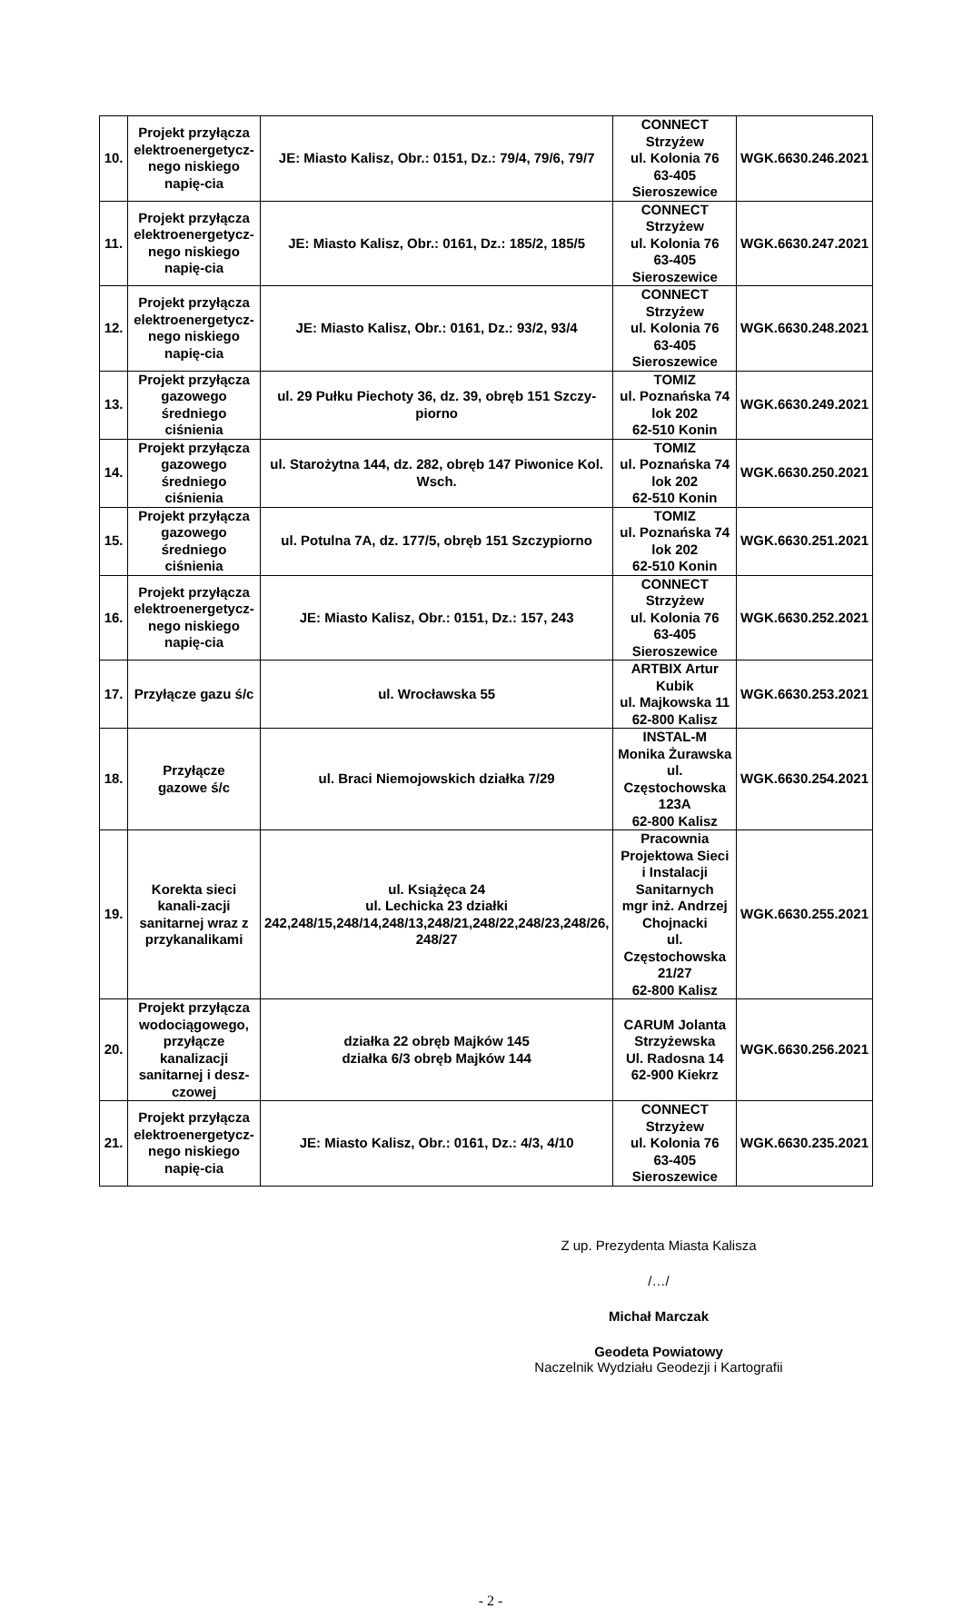| 10. | Projekt przyłącza elektroenergetycz-nego niskiego napię-cia | JE: Miasto Kalisz, Obr.: 0151, Dz.: 79/4, 79/6, 79/7 | CONNECT Strzyżew ul. Kolonia 76 63-405 Sieroszewice | WGK.6630.246.2021 |
| 11. | Projekt przyłącza elektroenergetycz-nego niskiego napię-cia | JE: Miasto Kalisz, Obr.: 0161, Dz.: 185/2, 185/5 | CONNECT Strzyżew ul. Kolonia 76 63-405 Sieroszewice | WGK.6630.247.2021 |
| 12. | Projekt przyłącza elektroenergetycz-nego niskiego napię-cia | JE: Miasto Kalisz, Obr.: 0161, Dz.: 93/2, 93/4 | CONNECT Strzyżew ul. Kolonia 76 63-405 Sieroszewice | WGK.6630.248.2021 |
| 13. | Projekt przyłącza gazowego średniego ciśnienia | ul. 29 Pułku Piechoty 36, dz. 39, obręb 151 Szczy-piorno | TOMIZ ul. Poznańska 74 lok 202 62-510 Konin | WGK.6630.249.2021 |
| 14. | Projekt przyłącza gazowego średniego ciśnienia | ul. Starożytna 144, dz. 282, obręb 147 Piwonice Kol. Wsch. | TOMIZ ul. Poznańska 74 lok 202 62-510 Konin | WGK.6630.250.2021 |
| 15. | Projekt przyłącza gazowego średniego ciśnienia | ul. Potulna 7A, dz. 177/5, obręb 151 Szczypiorno | TOMIZ ul. Poznańska 74 lok 202 62-510 Konin | WGK.6630.251.2021 |
| 16. | Projekt przyłącza elektroenergetycz-nego niskiego napię-cia | JE: Miasto Kalisz, Obr.: 0151, Dz.: 157, 243 | CONNECT Strzyżew ul. Kolonia 76 63-405 Sieroszewice | WGK.6630.252.2021 |
| 17. | Przyłącze gazu ś/c | ul. Wrocławska 55 | ARTBIX Artur Kubik ul. Majkowska 11 62-800 Kalisz | WGK.6630.253.2021 |
| 18. | Przyłącze gazowe ś/c | ul. Braci Niemojowskich działka 7/29 | INSTAL-M Monika Żurawska ul. Częstochowska 123A 62-800 Kalisz | WGK.6630.254.2021 |
| 19. | Korekta sieci kanali-zacji sanitarnej wraz z przykanalikami | ul. Książęca 24 ul. Lechicka 23 działki 242,248/15,248/14,248/13,248/21,248/22,248/23,248/26, 248/27 | Pracownia Projektowa Sieci i Instalacji Sanitarnych mgr inż. Andrzej Chojnacki ul. Częstochowska 21/27 62-800 Kalisz | WGK.6630.255.2021 |
| 20. | Projekt przyłącza wodociągowego, przyłącze kanalizacji sanitarnej i desz-czowej | działka 22 obręb Majków 145 działka 6/3 obręb Majków 144 | CARUM Jolanta Strzyżewska Ul. Radosna 14 62-900 Kiekrz | WGK.6630.256.2021 |
| 21. | Projekt przyłącza elektroenergetycz-nego niskiego napię-cia | JE: Miasto Kalisz, Obr.: 0161, Dz.: 4/3, 4/10 | CONNECT Strzyżew ul. Kolonia 76 63-405 Sieroszewice | WGK.6630.235.2021 |
Z up. Prezydenta Miasta Kalisza
/…/
Michał Marczak
Geodeta Powiatowy
Naczelnik Wydziału Geodezji i Kartografii
- 2 -